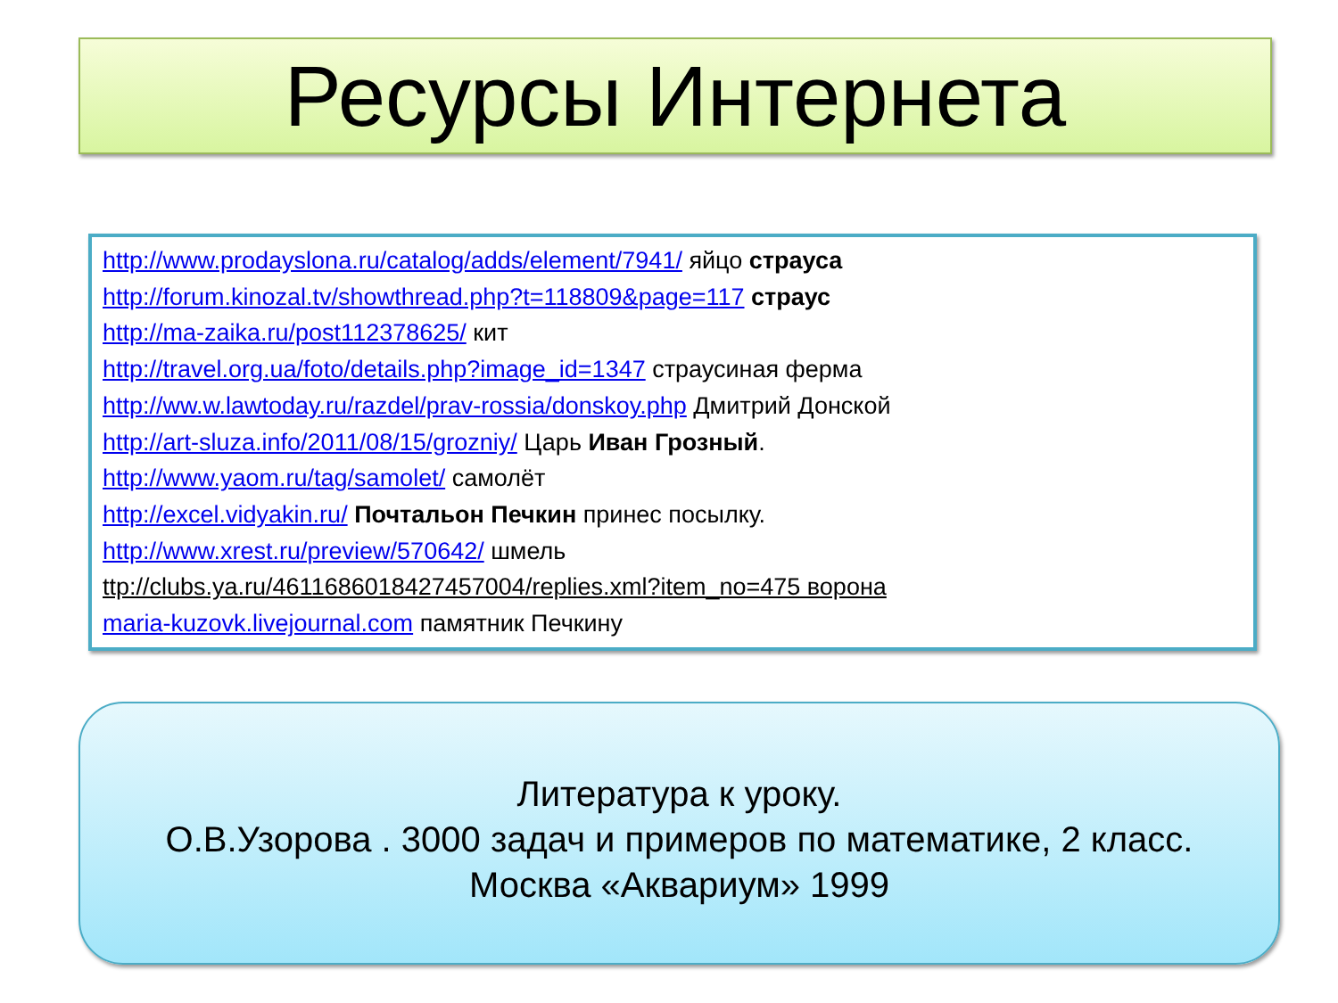Ресурсы Интернета
http://www.prodayslona.ru/catalog/adds/element/7941/ яйцо страуса
http://forum.kinozal.tv/showthread.php?t=118809&page=117 страус
http://ma-zaika.ru/post112378625/ кит
http://travel.org.ua/foto/details.php?image_id=1347 страусиная ферма
http://ww.w.lawtoday.ru/razdel/prav-rossia/donskoy.php Дмитрий Донской
http://art-sluza.info/2011/08/15/grozniy/ Царь Иван Грозный.
http://www.yaom.ru/tag/samolet/ самолёт
http://excel.vidyakin.ru/ Почтальон Печкин принес посылку.
http://www.xrest.ru/preview/570642/ шмель
ttp://clubs.ya.ru/4611686018427457004/replies.xml?item_no=475 ворона
maria-kuzovk.livejournal.com памятник Печкину
Литература к уроку.
О.В.Узорова . 3000 задач и примеров по математике, 2 класс.
Москва «Аквариум» 1999